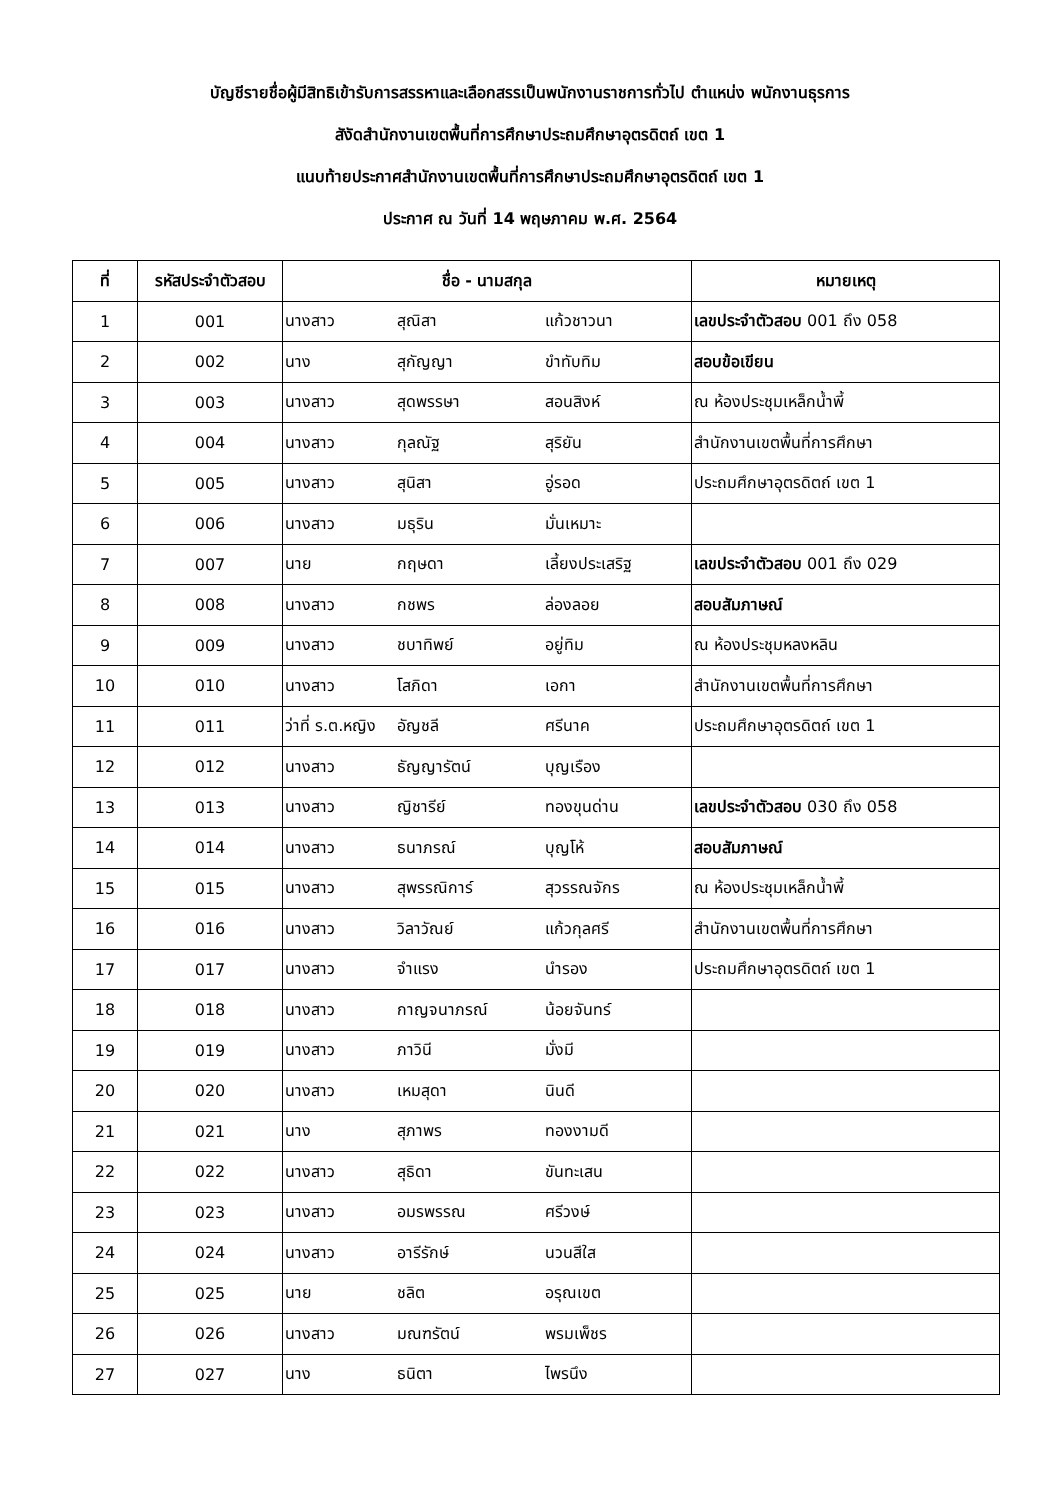บัญชีรายชื่อผู้มีสิทธิเข้ารับการสรรหาและเลือกสรรเป็นพนักงานราชการทั่วไป ตำแหน่ง พนักงานธุรการ
สังัดสำนักงานเขตพื้นที่การศึกษาประถมศึกษาอุตรดิตถ์ เขต 1
แนบท้ายประกาศสำนักงานเขตพื้นที่การศึกษาประถมศึกษาอุตรดิตถ์ เขต 1
ประกาศ ณ วันที่ 14 พฤษภาคม พ.ศ. 2564
| ที่ | รหัสประจำตัวสอบ | ชื่อ - นามสกุล | หมายเหตุ |
| --- | --- | --- | --- |
| 1 | 001 | นางสาว สุณิสา แก้วชาวนา | เลขประจำตัวสอบ 001 ถึง 058 |
| 2 | 002 | นาง สุกัญญา ขำทับทิม | สอบข้อเขียน |
| 3 | 003 | นางสาว สุดพรรษา สอนสิงห์ | ณ ห้องประชุมเหล็กน้ำพี้ |
| 4 | 004 | นางสาว กุลณัฐ สุริยัน | สำนักงานเขตพื้นที่การศึกษา |
| 5 | 005 | นางสาว สุนิสา อู่รอด | ประถมศึกษาอุตรดิตถ์ เขต 1 |
| 6 | 006 | นางสาว มธุริน มั่นเหมาะ | |
| 7 | 007 | นาย กฤษดา เลี้ยงประเสริฐ | เลขประจำตัวสอบ 001 ถึง 029 |
| 8 | 008 | นางสาว กชพร ล่องลอย | สอบสัมภาษณ์ |
| 9 | 009 | นางสาว ชบาทิพย์ อยู่ทิม | ณ ห้องประชุมหลงหลิน |
| 10 | 010 | นางสาว โสภิดา เอกา | สำนักงานเขตพื้นที่การศึกษา |
| 11 | 011 | ว่าที่ ร.ต.หญิง อัญชลี ศรีนาค | ประถมศึกษาอุตรดิตถ์ เขต 1 |
| 12 | 012 | นางสาว ธัญญารัตน์ บุญเรือง | |
| 13 | 013 | นางสาว ญิชารีย์ ทองขุนด่าน | เลขประจำตัวสอบ 030 ถึง 058 |
| 14 | 014 | นางสาว ธนาภรณ์ บุญโห้ | สอบสัมภาษณ์ |
| 15 | 015 | นางสาว สุพรรณิการ์ สุวรรณจักร | ณ ห้องประชุมเหล็กน้ำพี้ |
| 16 | 016 | นางสาว วิลาวัณย์ แก้วกุลศรี | สำนักงานเขตพื้นที่การศึกษา |
| 17 | 017 | นางสาว จำแรง นำรอง | ประถมศึกษาอุตรดิตถ์ เขต 1 |
| 18 | 018 | นางสาว กาญจนาภรณ์ น้อยจันทร์ | |
| 19 | 019 | นางสาว ภาวินี มั่งมี | |
| 20 | 020 | นางสาว เหมสุดา นินดี | |
| 21 | 021 | นาง สุภาพร ทองงามดี | |
| 22 | 022 | นางสาว สุธิดา ขันทะเสน | |
| 23 | 023 | นางสาว อมรพรรณ ศรีวงษ์ | |
| 24 | 024 | นางสาว อารีรักษ์ นวนสีใส | |
| 25 | 025 | นาย ชลิต อรุณเขต | |
| 26 | 026 | นางสาว มณฑรัตน์ พรมเพ็ชร | |
| 27 | 027 | นาง ธนิตา ไพรนึง | |